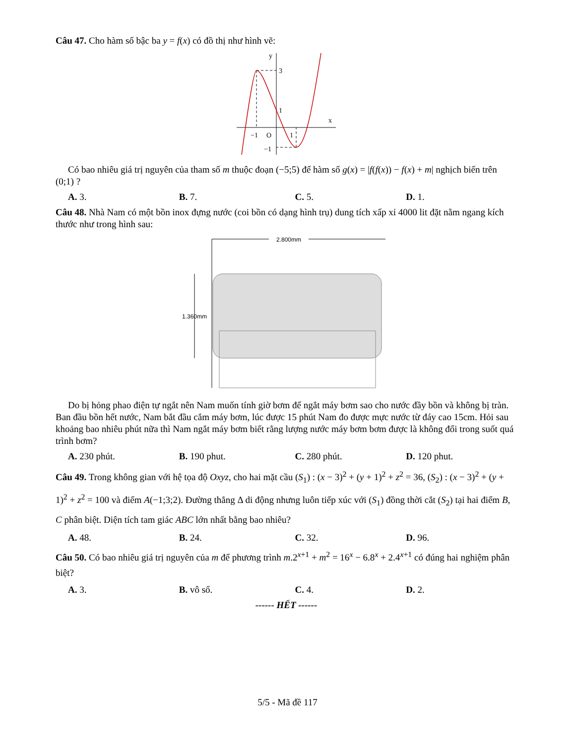Câu 47. Cho hàm số bậc ba y = f(x) có đồ thị như hình vẽ:
y
x
3
1
−1
O
1
−1
Có bao nhiêu giá trị nguyên của tham số m thuộc đoạn (−5;5) để hàm số g(x) = |f(f(x)) − f(x) + m| nghịch biến trên (0;1) ?
A. 3. B. 7. C. 5. D. 1.
Câu 48. Nhà Nam có một bồn inox đựng nước (coi bồn có dạng hình trụ) dung tích xấp xỉ 4000 lit đặt nằm ngang kích thước như trong hình sau:
2.800mm
1.360mm
Do bị hỏng phao điện tự ngắt nên Nam muốn tính giờ bơm để ngắt máy bơm sao cho nước đầy bồn và không bị tràn. Ban đầu bồn hết nước, Nam bắt đầu cắm máy bơm, lúc được 15 phút Nam đo được mực nước từ đáy cao 15cm. Hỏi sau khoảng bao nhiêu phút nữa thì Nam ngắt máy bơm biết rằng lượng nước máy bơm bơm được là không đổi trong suốt quá trình bơm?
A. 230 phút. B. 190 phut. C. 280 phút. D. 120 phut.
Câu 49. Trong không gian với hệ tọa độ Oxyz, cho hai mặt cầu (S<sub>1</sub>) : (x − 3)<sup>2</sup> + (y + 1)<sup>2</sup> + z<sup>2</sup> = 36, (S<sub>2</sub>) : (x − 3)<sup>2</sup> + (y + 1)<sup>2</sup> + z<sup>2</sup> = 100 và điểm A(−1;3;2). Đường thẳng Δ di động nhưng luôn tiếp xúc với (S<sub>1</sub>) đồng thời cắt (S<sub>2</sub>) tại hai điểm B, C phân biệt. Diện tích tam giác ABC lớn nhất bằng bao nhiêu?
A. 48. B. 24. C. 32. D. 96.
Câu 50. Có bao nhiêu giá trị nguyên của m để phương trình m.2<sup>x+1</sup> + m<sup>2</sup> = 16<sup>x</sup> − 6.8<sup>x</sup> + 2.4<sup>x+1</sup> có đúng hai nghiệm phân biệt?
A. 3. B. vô số. C. 4. D. 2.
------ HẾT ------
5/5 - Mã đề 117